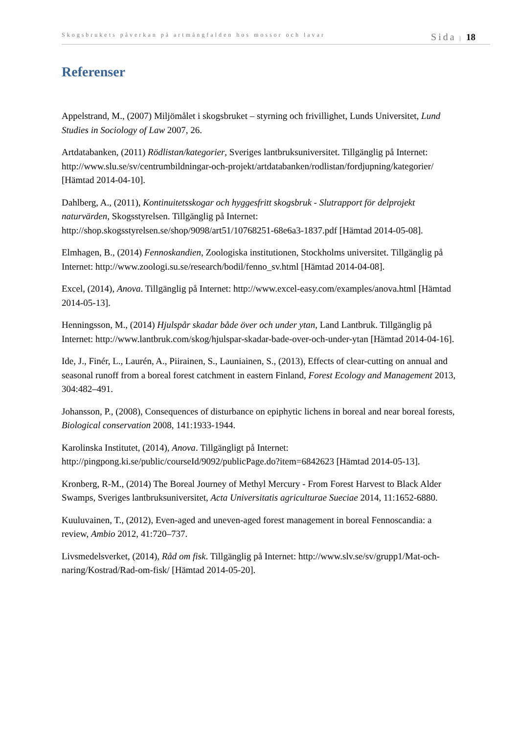Skogsbrukets påverkan på artmångfalden hos mossor och lavar Sida | 18
Referenser
Appelstrand, M., (2007) Miljömålet i skogsbruket – styrning och frivillighet, Lunds Universitet, Lund Studies in Sociology of Law 2007, 26.
Artdatabanken, (2011) Rödlistan/kategorier, Sveriges lantbruksuniversitet. Tillgänglig på Internet: http://www.slu.se/sv/centrumbildningar-och-projekt/artdatabanken/rodlistan/fordjupning/kategorier/ [Hämtad 2014-04-10].
Dahlberg, A., (2011), Kontinuitetsskogar och hyggesfritt skogsbruk - Slutrapport för delprojekt naturvärden, Skogsstyrelsen. Tillgänglig på Internet: http://shop.skogsstyrelsen.se/shop/9098/art51/10768251-68e6a3-1837.pdf [Hämtad 2014-05-08].
Elmhagen, B., (2014) Fennoskandien, Zoologiska institutionen, Stockholms universitet. Tillgänglig på Internet: http://www.zoologi.su.se/research/bodil/fenno_sv.html [Hämtad 2014-04-08].
Excel, (2014), Anova. Tillgänglig på Internet: http://www.excel-easy.com/examples/anova.html [Hämtad 2014-05-13].
Henningsson, M., (2014) Hjulspår skadar både över och under ytan, Land Lantbruk. Tillgänglig på Internet: http://www.lantbruk.com/skog/hjulspar-skadar-bade-over-och-under-ytan [Hämtad 2014-04-16].
Ide, J., Finér, L., Laurén, A., Piirainen, S., Launiainen, S., (2013), Effects of clear-cutting on annual and seasonal runoff from a boreal forest catchment in eastern Finland, Forest Ecology and Management 2013, 304:482–491.
Johansson, P., (2008), Consequences of disturbance on epiphytic lichens in boreal and near boreal forests, Biological conservation 2008, 141:1933-1944.
Karolinska Institutet, (2014), Anova. Tillgängligt på Internet: http://pingpong.ki.se/public/courseId/9092/publicPage.do?item=6842623 [Hämtad 2014-05-13].
Kronberg, R-M., (2014) The Boreal Journey of Methyl Mercury - From Forest Harvest to Black Alder Swamps, Sveriges lantbruksuniversitet, Acta Universitatis agriculturae Sueciae 2014, 11:1652-6880.
Kuuluvainen, T., (2012), Even-aged and uneven-aged forest management in boreal Fennoscandia: a review, Ambio 2012, 41:720–737.
Livsmedelsverket, (2014), Råd om fisk. Tillgänglig på Internet: http://www.slv.se/sv/grupp1/Mat-och-naring/Kostrad/Rad-om-fisk/ [Hämtad 2014-05-20].